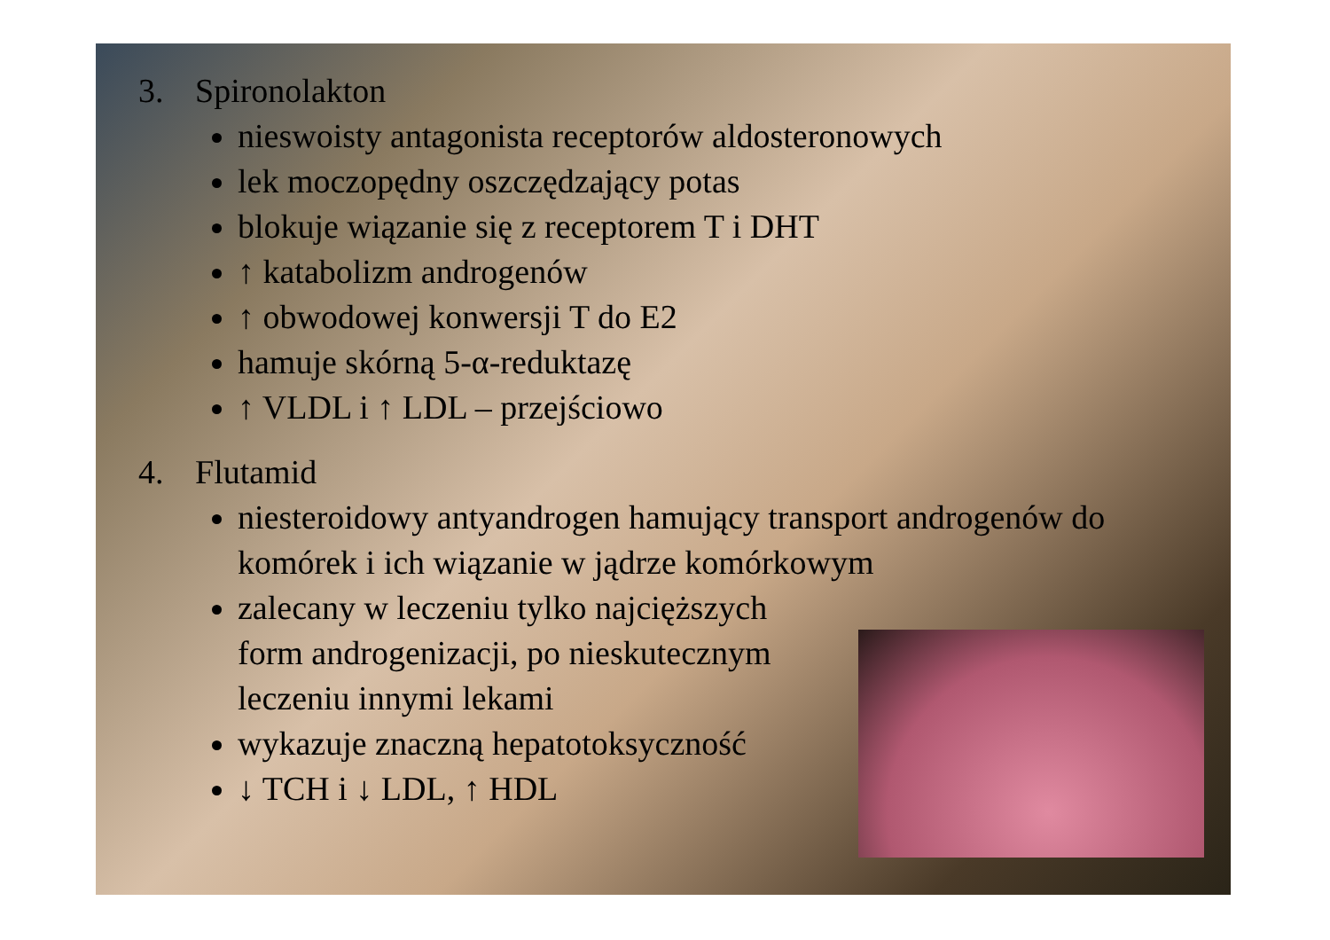3. Spironolakton
nieswoisty antagonista receptorów aldosteronowych
lek moczopędny oszczędzający potas
blokuje wiązanie się z receptorem T i DHT
↑ katabolizm androgenów
↑ obwodowej konwersji T do E2
hamuje skórną 5-α-reduktazę
↑ VLDL i ↑ LDL – przejściowo
4. Flutamid
niesteroidowy antyandrogen hamujący transport androgenów do komórek i ich wiązanie w jądrze komórkowym
zalecany w leczeniu tylko najcięższych form androgenizacji, po nieskutecznym leczeniu innymi lekami
wykazuje znaczną hepatotoksyczność
↓ TCH i ↓ LDL, ↑ HDL